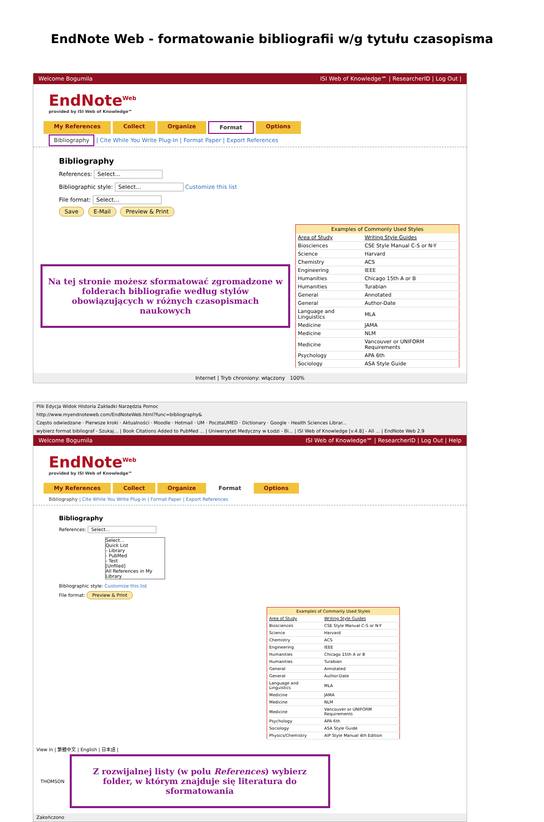EndNote Web - formatowanie bibliografii w/g tytułu czasopisma
Welcome Bogumila ISI Web of Knowledge℠ | ResearcherID | Log Out |
EndNote<sup>Web</sup>
provided by ISI Web of Knowledge℠
My References Collect Organize Format Options
Bibliography | Cite While You Write Plug-In | Format Paper | Export References
Bibliography
References: Select...
Bibliographic style: Select... Customize this list
File format: Select...
Save E-Mail Preview & Print
Na tej stronie możesz sformatować zgromadzone w folderach bibliografie według stylów obowiązujących w różnych czasopismach naukowych
| Examples of Commonly Used Styles | |
| --- | --- |
| Area of Study | Writing Style Guides |
| Biosciences | CSE Style Manual C-S or N-Y |
| Science | Harvard |
| Chemistry | ACS |
| Engineering | IEEE |
| Humanities | Chicago 15th A or B |
| Humanities | Turabian |
| General | Annotated |
| General | Author-Date |
| Language and Linguistics | MLA |
| Medicine | JAMA |
| Medicine | NLM |
| Medicine | Vancouver or UNIFORM Requirements |
| Psychology | APA 6th |
| Sociology | ASA Style Guide |
Internet | Tryb chroniony: włączony 100%
Plik Edycja Widok Historia Zakładki Narzędzia Pomoc
http://www.myendnoteweb.com/EndNoteWeb.html?func=bibliography&
Często odwiedzane · Pierwsze kroki · Aktualności · Moodle · Hotmail · UM · PocztaUMED · Dictionary · Google · Health Sciences Librar...
wybierz format bibliograf - Szukaj... | Book Citations Added to PubMed ... | Uniwersytet Medyczny w Łodzi - Bi... | ISI Web of Knowledge [v.4.8] - All ... | EndNote Web 2.9
Welcome Bogumila ISI Web of Knowledge℠ | ResearcherID | Log Out | Help
EndNote<sup>Web</sup>
provided by ISI Web of Knowledge℠
My References Collect Organize Format Options
Bibliography | Cite While You Write Plug-In | Format Paper | Export References
Bibliography
References: Select...
Select...
Quick List
- Library
- PubMed
- Test
[Unfiled]
All References in My Library
Bibliographic style: Customize this list
File format: Preview & Print
| Examples of Commonly Used Styles | |
| --- | --- |
| Area of Study | Writing Style Guides |
| Biosciences | CSE Style Manual C-S or N-Y |
| Science | Harvard |
| Chemistry | ACS |
| Engineering | IEEE |
| Humanities | Chicago 15th A or B |
| Humanities | Turabian |
| General | Annotated |
| General | Author-Date |
| Language and Linguistics | MLA |
| Medicine | JAMA |
| Medicine | NLM |
| Medicine | Vancouver or UNIFORM Requirements |
| Psychology | APA 6th |
| Sociology | ASA Style Guide |
| Physics/Chemistry | AIP Style Manual 4th Edition |
View in | 繁體中文 | English | 日本語 |
THOMSON
Z rozwijalnej listy (w polu References) wybierz folder, w którym znajduje się literatura do sformatowania
Zakończono